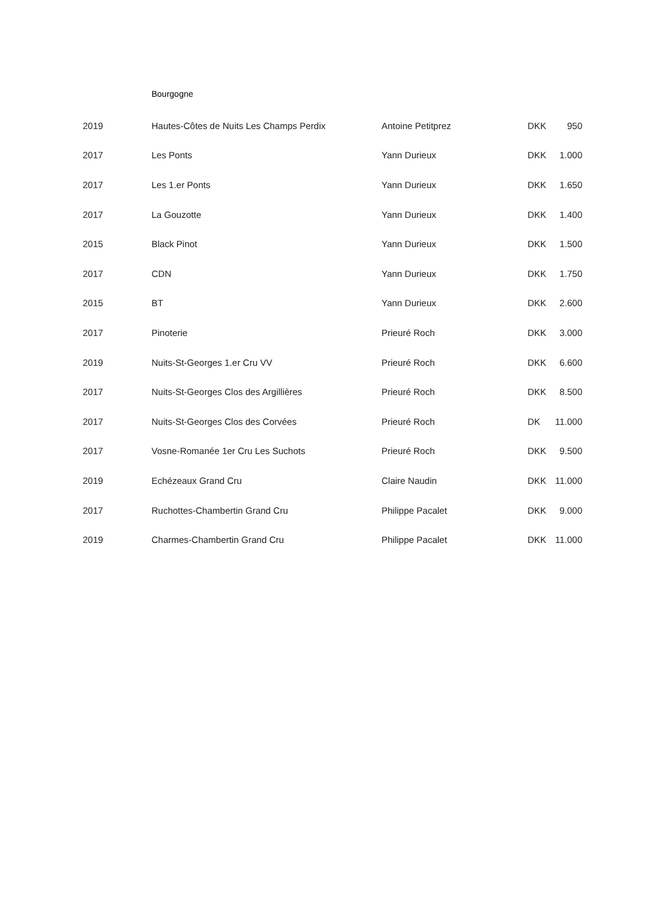Bourgogne
| 2019 | Hautes-Côtes de Nuits Les Champs Perdix | Antoine Petitprez | DKK | 950 |
| 2017 | Les Ponts | Yann Durieux | DKK | 1.000 |
| 2017 | Les 1.er Ponts | Yann Durieux | DKK | 1.650 |
| 2017 | La Gouzotte | Yann Durieux | DKK | 1.400 |
| 2015 | Black Pinot | Yann Durieux | DKK | 1.500 |
| 2017 | CDN | Yann Durieux | DKK | 1.750 |
| 2015 | BT | Yann Durieux | DKK | 2.600 |
| 2017 | Pinoterie | Prieuré Roch | DKK | 3.000 |
| 2019 | Nuits-St-Georges 1.er Cru VV | Prieuré Roch | DKK | 6.600 |
| 2017 | Nuits-St-Georges Clos des Argillières | Prieuré Roch | DKK | 8.500 |
| 2017 | Nuits-St-Georges Clos des Corvées | Prieuré Roch | DK | 11.000 |
| 2017 | Vosne-Romanée 1er Cru Les Suchots | Prieuré Roch | DKK | 9.500 |
| 2019 | Echézeaux Grand Cru | Claire Naudin | DKK | 11.000 |
| 2017 | Ruchottes-Chambertin Grand Cru | Philippe Pacalet | DKK | 9.000 |
| 2019 | Charmes-Chambertin Grand Cru | Philippe Pacalet | DKK | 11.000 |